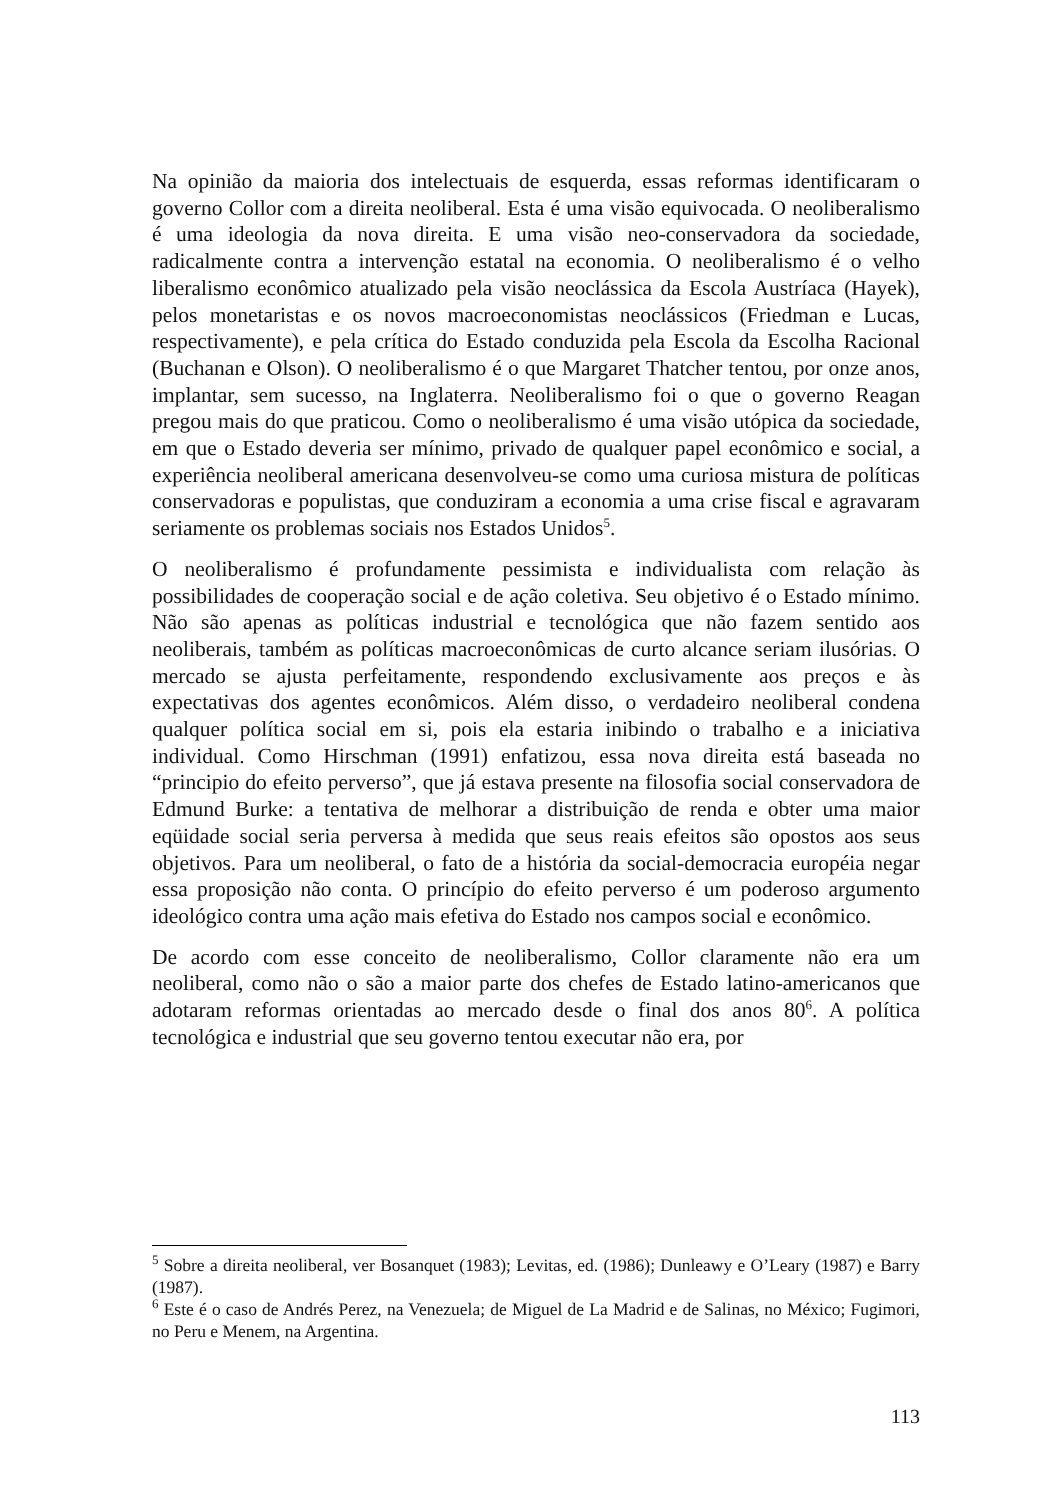Na opinião da maioria dos intelectuais de esquerda, essas reformas identificaram o governo Collor com a direita neoliberal. Esta é uma visão equivocada. O neoliberalismo é uma ideologia da nova direita. E uma visão neo-conservadora da sociedade, radicalmente contra a intervenção estatal na economia. O neoliberalismo é o velho liberalismo econômico atualizado pela visão neoclássica da Escola Austríaca (Hayek), pelos monetaristas e os novos macroeconomistas neoclássicos (Friedman e Lucas, respectivamente), e pela crítica do Estado conduzida pela Escola da Escolha Racional (Buchanan e Olson). O neoliberalismo é o que Margaret Thatcher tentou, por onze anos, implantar, sem sucesso, na Inglaterra. Neoliberalismo foi o que o governo Reagan pregou mais do que praticou. Como o neoliberalismo é uma visão utópica da sociedade, em que o Estado deveria ser mínimo, privado de qualquer papel econômico e social, a experiência neoliberal americana desenvolveu-se como uma curiosa mistura de políticas conservadoras e populistas, que conduziram a economia a uma crise fiscal e agravaram seriamente os problemas sociais nos Estados Unidos<sup>5</sup>.
O neoliberalismo é profundamente pessimista e individualista com relação às possibilidades de cooperação social e de ação coletiva. Seu objetivo é o Estado mínimo. Não são apenas as políticas industrial e tecnológica que não fazem sentido aos neoliberais, também as políticas macroeconômicas de curto alcance seriam ilusórias. O mercado se ajusta perfeitamente, respondendo exclusivamente aos preços e às expectativas dos agentes econômicos. Além disso, o verdadeiro neoliberal condena qualquer política social em si, pois ela estaria inibindo o trabalho e a iniciativa individual. Como Hirschman (1991) enfatizou, essa nova direita está baseada no “principio do efeito perverso”, que já estava presente na filosofia social conservadora de Edmund Burke: a tentativa de melhorar a distribuição de renda e obter uma maior eqüidade social seria perversa à medida que seus reais efeitos são opostos aos seus objetivos. Para um neoliberal, o fato de a história da social-democracia européia negar essa proposição não conta. O princípio do efeito perverso é um poderoso argumento ideológico contra uma ação mais efetiva do Estado nos campos social e econômico.
De acordo com esse conceito de neoliberalismo, Collor claramente não era um neoliberal, como não o são a maior parte dos chefes de Estado latino-americanos que adotaram reformas orientadas ao mercado desde o final dos anos 80<sup>6</sup>. A política tecnológica e industrial que seu governo tentou executar não era, por
<sup>5</sup> Sobre a direita neoliberal, ver Bosanquet (1983); Levitas, ed. (1986); Dunleawy e O’Leary (1987) e Barry (1987).
<sup>6</sup> Este é o caso de Andrés Perez, na Venezuela; de Miguel de La Madrid e de Salinas, no México; Fugimori, no Peru e Menem, na Argentina.
113